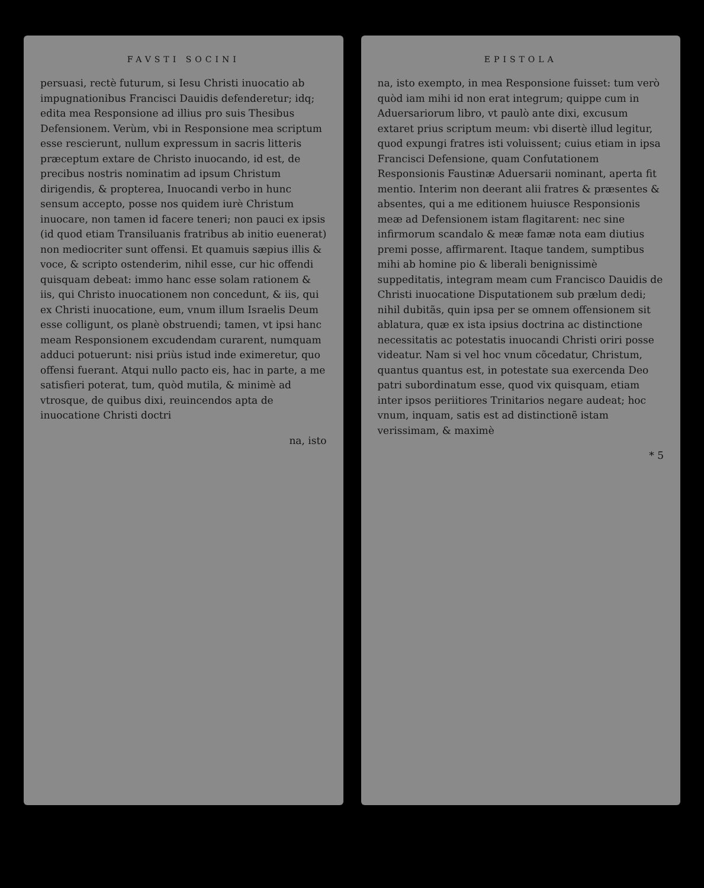FAVSTI SOCINI
persuasi, rectè futurum, si Iesu Christi inuocatio ab impugnationibus Francisci Dauidis defenderetur; idq; edita mea Responsione ad illius pro suis Thesibus Defensionem. Verùm, vbi in Responsione mea scriptum esse rescierunt, nullum expressum in sacris litteris præceptum extare de Christo inuocando, id est, de precibus nostris nominatim ad ipsum Christum dirigendis, & propterea, Inuocandi verbo in hunc sensum accepto, posse nos quidem iurè Christum inuocare, non tamen id facere teneri; non pauci ex ipsis (id quod etiam Transiluanis fratribus ab initio euenerat) non mediocriter sunt offensi. Et quamuis sæpius illis & voce, & scripto ostenderim, nihil esse, cur hic offendi quisquam debeat: immo hanc esse solam rationem & iis, qui Christo inuocationem non concedunt, & iis, qui ex Christi inuocatione, eum, vnum illum Israelis Deum esse colligunt, os planè obstruendi; tamen, vt ipsi hanc meam Responsionem excudendam curarent, numquam adduci potuerunt: nisi priùs istud inde eximeretur, quo offensi fuerant. Atqui nullo pacto eis, hac in parte, a me satisfieri poterat, tum, quòd mutila, & minimè ad vtrosque, de quibus dixi, reuincendos apta de inuocatione Christi doctri
na, isto
EPISTOLA
na, isto exempto, in mea Responsione fuisset: tum verò quòd iam mihi id non erat integrum; quippe cum in Aduersariorum libro, vt paulò ante dixi, excusum extaret prius scriptum meum: vbi disertè illud legitur, quod expungi fratres isti voluissent; cuius etiam in ipsa Francisci Defensione, quam Confutationem Responsionis Faustinæ Aduersarii nominant, aperta fit mentio. Interim non deerant alii fratres & præsentes & absentes, qui a me editionem huiusce Responsionis meæ ad Defensionem istam flagitarent: nec sine infirmorum scandalo & meæ famæ nota eam diutius premi posse, affirmarent. Itaque tandem, sumptibus mihi ab homine pio & liberali benignissimè suppeditatis, integram meam cum Francisco Dauidis de Christi inuocatione Disputationem sub prælum dedi; nihil dubitãs, quin ipsa per se omnem offensionem sit ablatura, quæ ex ista ipsius doctrina ac distinctione necessitatis ac potestatis inuocandi Christi oriri posse videatur. Nam si vel hoc vnum cõcedatur, Christum, quantus quantus est, in potestate sua exercenda Deo patri subordinatum esse, quod vix quisquam, etiam inter ipsos periitiores Trinitarios negare audeat; hoc vnum, inquam, satis est ad distinctionẽ istam verissimam, & maximè
* 5